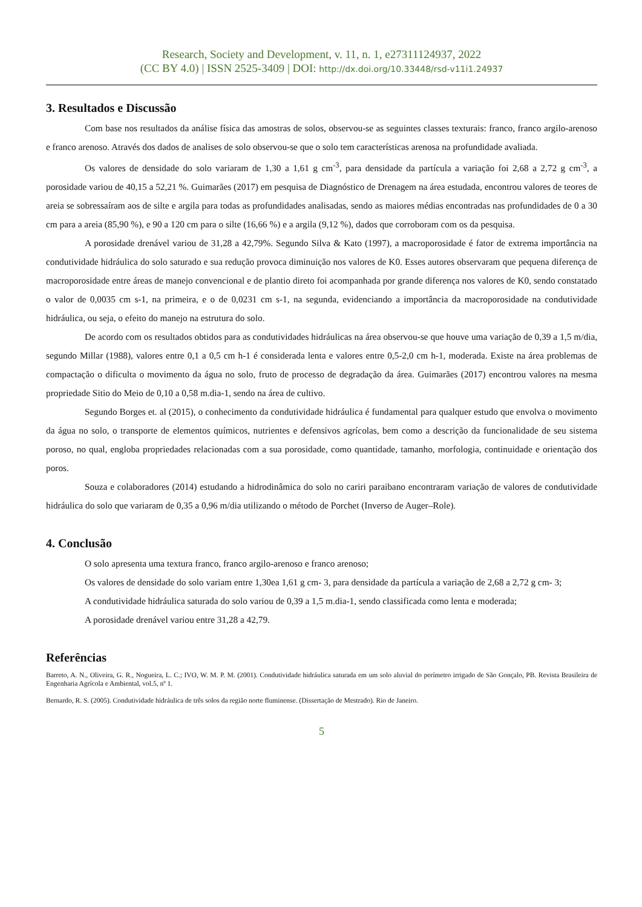Research, Society and Development, v. 11, n. 1, e27311124937, 2022
(CC BY 4.0) | ISSN 2525-3409 | DOI: http://dx.doi.org/10.33448/rsd-v11i1.24937
3. Resultados e Discussão
Com base nos resultados da análise física das amostras de solos, observou-se as seguintes classes texturais: franco, franco argilo-arenoso e franco arenoso. Através dos dados de analises de solo observou-se que o solo tem características arenosa na profundidade avaliada.
Os valores de densidade do solo variaram de 1,30 a 1,61 g cm<sup>-3</sup>, para densidade da partícula a variação foi 2,68 a 2,72 g cm<sup>-3</sup>, a porosidade variou de 40,15 a 52,21 %. Guimarães (2017) em pesquisa de Diagnóstico de Drenagem na área estudada, encontrou valores de teores de areia se sobressaíram aos de silte e argila para todas as profundidades analisadas, sendo as maiores médias encontradas nas profundidades de 0 a 30 cm para a areia (85,90 %), e 90 a 120 cm para o silte (16,66 %) e a argila (9,12 %), dados que corroboram com os da pesquisa.
A porosidade drenável variou de 31,28 a 42,79%. Segundo Silva & Kato (1997), a macroporosidade é fator de extrema importância na condutividade hidráulica do solo saturado e sua redução provoca diminuição nos valores de K0. Esses autores observaram que pequena diferença de macroporosidade entre áreas de manejo convencional e de plantio direto foi acompanhada por grande diferença nos valores de K0, sendo constatado o valor de 0,0035 cm s-1, na primeira, e o de 0,0231 cm s-1, na segunda, evidenciando a importância da macroporosidade na condutividade hidráulica, ou seja, o efeito do manejo na estrutura do solo.
De acordo com os resultados obtidos para as condutividades hidráulicas na área observou-se que houve uma variação de 0,39 a 1,5 m/dia, segundo Millar (1988), valores entre 0,1 a 0,5 cm h-1 é considerada lenta e valores entre 0,5-2,0 cm h-1, moderada. Existe na área problemas de compactação o dificulta o movimento da água no solo, fruto de processo de degradação da área. Guimarães (2017) encontrou valores na mesma propriedade Sitio do Meio de 0,10 a 0,58 m.dia-1, sendo na área de cultivo.
Segundo Borges et. al (2015), o conhecimento da condutividade hidráulica é fundamental para qualquer estudo que envolva o movimento da água no solo, o transporte de elementos químicos, nutrientes e defensivos agrícolas, bem como a descrição da funcionalidade de seu sistema poroso, no qual, engloba propriedades relacionadas com a sua porosidade, como quantidade, tamanho, morfologia, continuidade e orientação dos poros.
Souza e colaboradores (2014) estudando a hidrodinâmica do solo no cariri paraibano encontraram variação de valores de condutividade hidráulica do solo que variaram de 0,35 a 0,96 m/dia utilizando o método de Porchet (Inverso de Auger–Role).
4. Conclusão
O solo apresenta uma textura franco, franco argilo-arenoso e franco arenoso;
Os valores de densidade do solo variam entre 1,30ea 1,61 g cm- 3, para densidade da partícula a variação de 2,68 a 2,72 g cm- 3;
A condutividade hidráulica saturada do solo variou de 0,39 a 1,5 m.dia-1, sendo classificada como lenta e moderada;
A porosidade drenável variou entre 31,28 a 42,79.
Referências
Barreto, A. N., Oliveira, G. R., Nogueira, L. C.; IVO, W. M. P. M. (2001). Condutividade hidráulica saturada em um solo aluvial do perímetro irrigado de São Gonçalo, PB. Revista Brasileira de Engenharia Agrícola e Ambiental, vol.5, nº 1.
Bernardo, R. S. (2005). Condutividade hidráulica de três solos da região norte fluminense. (Dissertação de Mestrado). Rio de Janeiro.
5